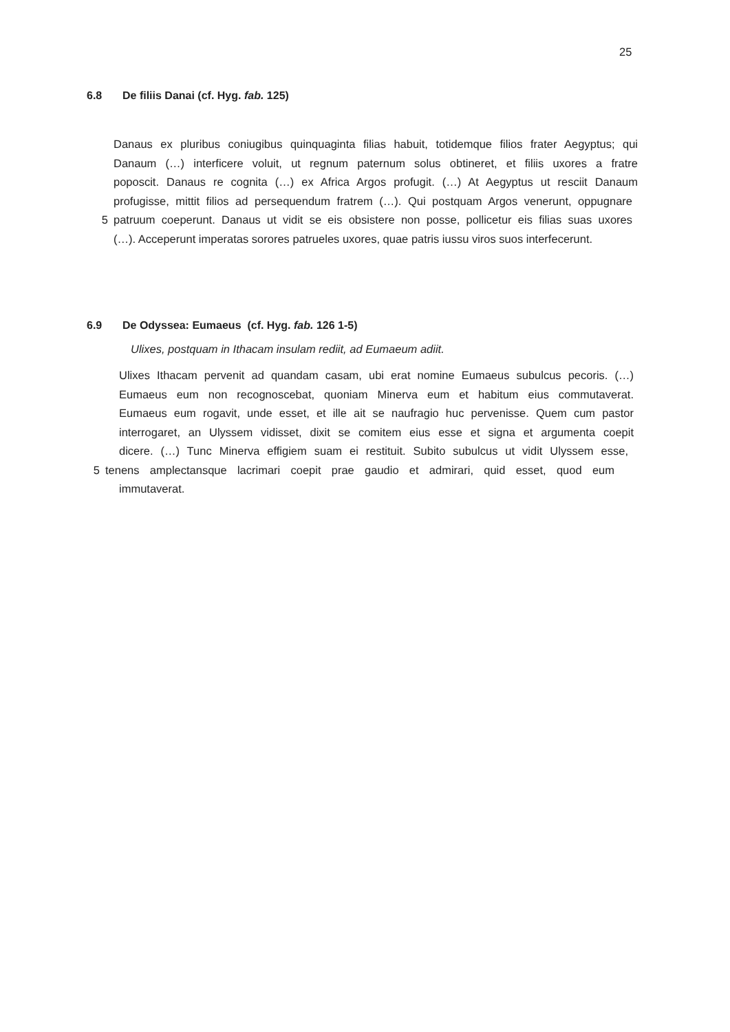25
6.8 De filiis Danai (cf. Hyg. fab. 125)
Danaus ex pluribus coniugibus quinquaginta filias habuit, totidemque filios frater Aegyptus; qui
Danaum (…) interficere voluit, ut regnum paternum solus obtineret, et filiis uxores a fratre
poposcit. Danaus re cognita (…) ex Africa Argos profugit. (…) At Aegyptus ut resciit Danaum
profugisse, mittit filios ad persequendum fratrem (…). Qui postquam Argos venerunt, oppugnare
5 patruum coeperunt. Danaus ut vidit se eis obsistere non posse, pollicetur eis filias suas uxores
(…). Acceperunt imperatas sorores patrueles uxores, quae patris iussu viros suos interfecerunt.
6.9 De Odyssea: Eumaeus (cf. Hyg. fab. 126 1-5)
Ulixes, postquam in Ithacam insulam rediit, ad Eumaeum adiit.
Ulixes Ithacam pervenit ad quandam casam, ubi erat nomine Eumaeus subulcus pecoris. (…)
Eumaeus eum non recognoscebat, quoniam Minerva eum et habitum eius commutaverat.
Eumaeus eum rogavit, unde esset, et ille ait se naufragio huc pervenisse. Quem cum pastor
interrogaret, an Ulyssem vidisset, dixit se comitem eius esse et signa et argumenta coepit
dicere. (…) Tunc Minerva effigiem suam ei restituit. Subito subulcus ut vidit Ulyssem esse,
5 tenens amplectansque lacrimari coepit prae gaudio et admirari, quid esset, quod eum
immutaverat.